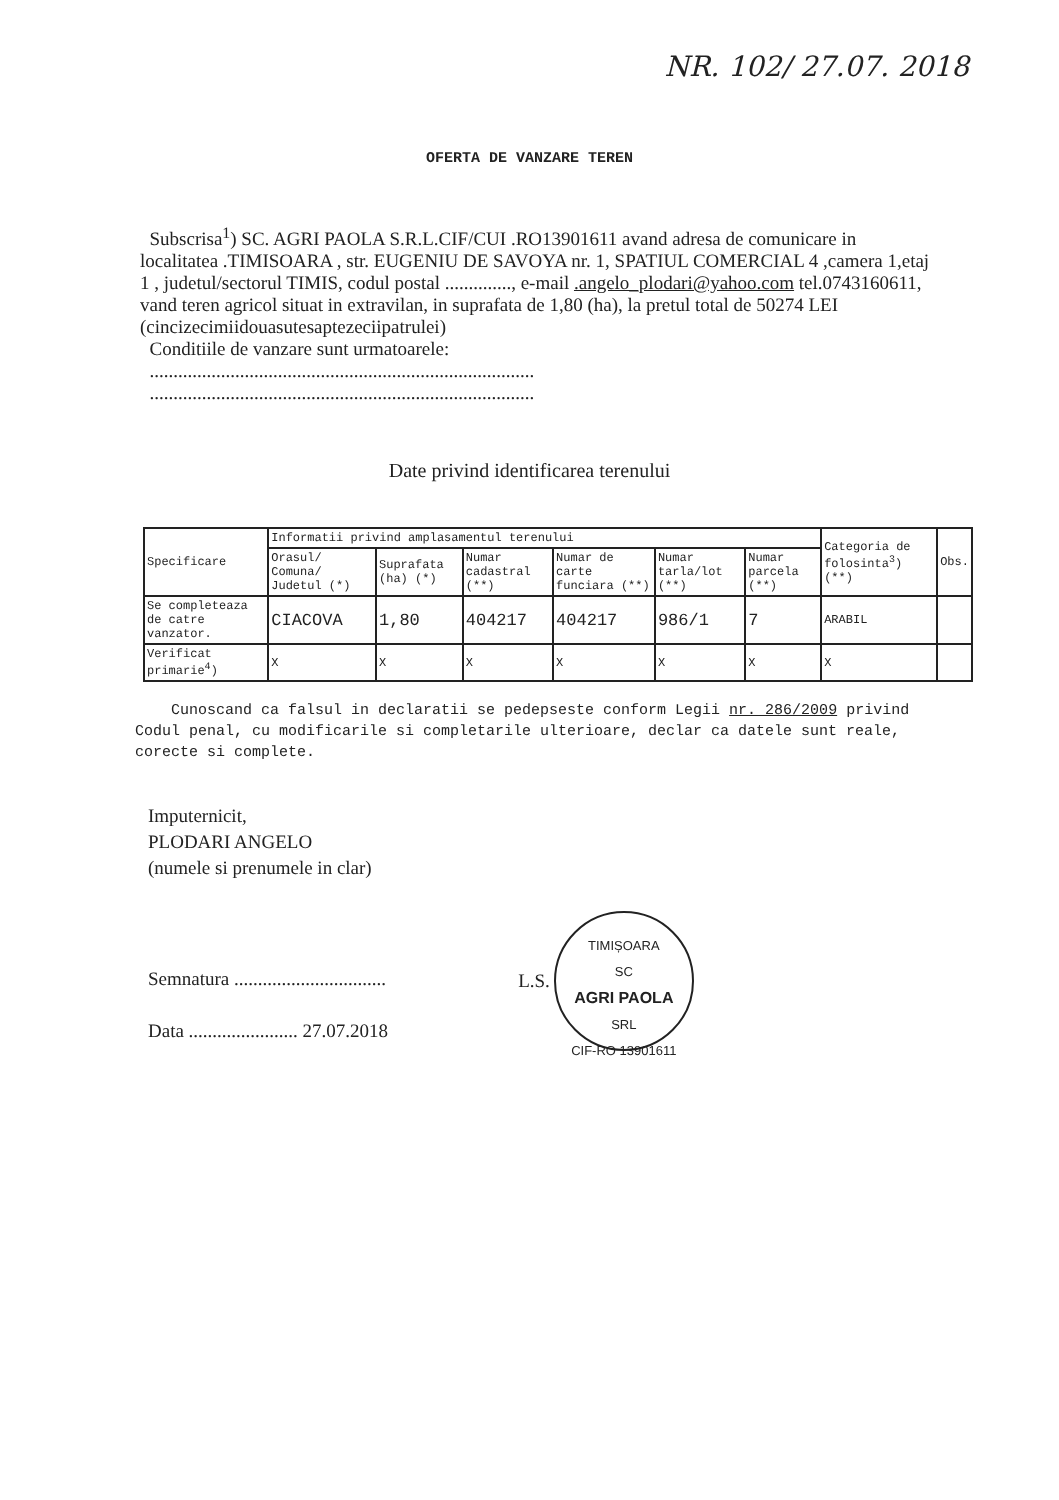NR. 102/ 27.07. 2018
OFERTA DE VANZARE TEREN
Subscrisa<sup>1</sup>) SC. AGRI PAOLA S.R.L.CIF/CUI .RO13901611 avand adresa de comunicare in localitatea .TIMISOARA , str. EUGENIU DE SAVOYA nr. 1, SPATIUL COMERCIAL 4 ,camera 1,etaj 1 , judetul/sectorul TIMIS, codul postal .............., e-mail .angelo_plodari@yahoo.com tel.0743160611,
vand teren agricol situat in extravilan, in suprafata de 1,80 (ha), la pretul total de 50274 LEI (cincizecimiidouasutesaptezeciipatrulei)
Conditiile de vanzare sunt urmatoarele:
.................................................................................
.................................................................................
Date privind identificarea terenului
| Specificare | Informatii privind amplasamentul terenului | | | | | | Categoria de folosinta<sup>3</sup>) (**) | Obs. |
| --- | --- | --- | --- | --- | --- | --- | --- | --- |
| | Orasul/ Comuna/ Judetul (*) | Suprafata (ha) (*) | Numar cadastral (**) | Numar de carte funciara (**) | Numar tarla/lot (**) | Numar parcela (**) | | |
| Se completeaza de catre vanzator. | CIACOVA | 1,80 | 404217 | 404217 | 986/1 | 7 | ARABIL | |
| Verificat primarie<sup>4</sup>) | X | X | X | X | X | X | X | |
Cunoscand ca falsul in declaratii se pedepseste conform Legii nr. 286/2009 privind Codul penal, cu modificarile si completarile ulterioare, declar ca datele sunt reale, corecte si complete.
Imputernicit,
PLODARI ANGELO
(numele si prenumele in clar)
Semnatura ................................
Data ....................... 27.07.2018
L.S.
TIMIȘOARA
SC
AGRI PAOLA
SRL
CIF-RO 13901611